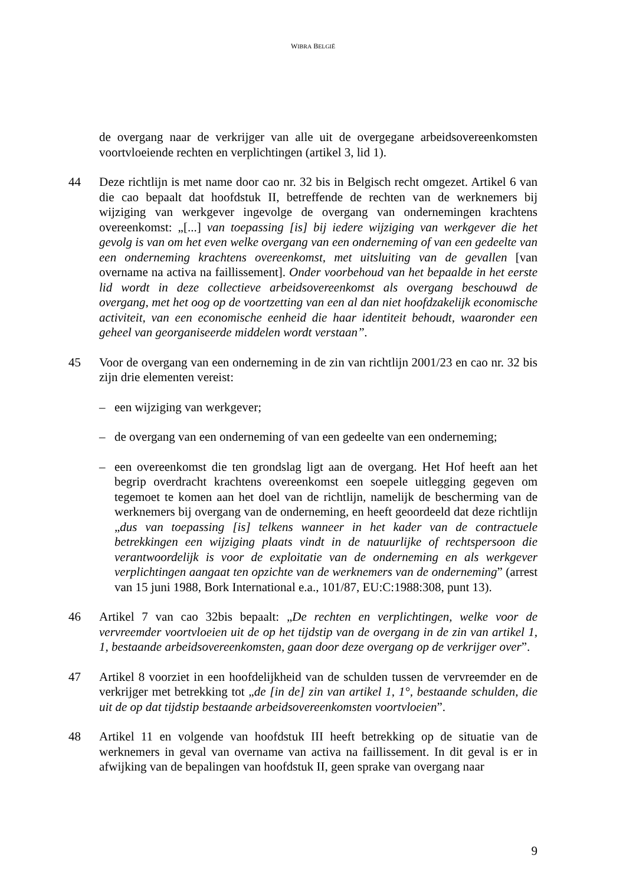WIBRA BELGIË
de overgang naar de verkrijger van alle uit de overgegane arbeidsovereenkomsten voortvloeiende rechten en verplichtingen (artikel 3, lid 1).
44 Deze richtlijn is met name door cao nr. 32 bis in Belgisch recht omgezet. Artikel 6 van die cao bepaalt dat hoofdstuk II, betreffende de rechten van de werknemers bij wijziging van werkgever ingevolge de overgang van ondernemingen krachtens overeenkomst: „[...] van toepassing [is] bij iedere wijziging van werkgever die het gevolg is van om het even welke overgang van een onderneming of van een gedeelte van een onderneming krachtens overeenkomst, met uitsluiting van de gevallen [van overname na activa na faillissement]. Onder voorbehoud van het bepaalde in het eerste lid wordt in deze collectieve arbeidsovereenkomst als overgang beschouwd de overgang, met het oog op de voortzetting van een al dan niet hoofdzakelijk economische activiteit, van een economische eenheid die haar identiteit behoudt, waaronder een geheel van georganiseerde middelen wordt verstaan”.
45 Voor de overgang van een onderneming in de zin van richtlijn 2001/23 en cao nr. 32 bis zijn drie elementen vereist:
– een wijziging van werkgever;
– de overgang van een onderneming of van een gedeelte van een onderneming;
– een overeenkomst die ten grondslag ligt aan de overgang. Het Hof heeft aan het begrip overdracht krachtens overeenkomst een soepele uitlegging gegeven om tegemoet te komen aan het doel van de richtlijn, namelijk de bescherming van de werknemers bij overgang van de onderneming, en heeft geoordeeld dat deze richtlijn „dus van toepassing [is] telkens wanneer in het kader van de contractuele betrekkingen een wijziging plaats vindt in de natuurlijke of rechtspersoon die verantwoordelijk is voor de exploitatie van de onderneming en als werkgever verplichtingen aangaat ten opzichte van de werknemers van de onderneming” (arrest van 15 juni 1988, Bork International e.a., 101/87, EU:C:1988:308, punt 13).
46 Artikel 7 van cao 32bis bepaalt: „De rechten en verplichtingen, welke voor de vervreemder voortvloeien uit de op het tijdstip van de overgang in de zin van artikel 1, 1, bestaande arbeidsovereenkomsten, gaan door deze overgang op de verkrijger over”.
47 Artikel 8 voorziet in een hoofdelijkheid van de schulden tussen de vervreemder en de verkrijger met betrekking tot „de [in de] zin van artikel 1, 1°, bestaande schulden, die uit de op dat tijdstip bestaande arbeidsovereenkomsten voortvloeien”.
48 Artikel 11 en volgende van hoofdstuk III heeft betrekking op de situatie van de werknemers in geval van overname van activa na faillissement. In dit geval is er in afwijking van de bepalingen van hoofdstuk II, geen sprake van overgang naar
9